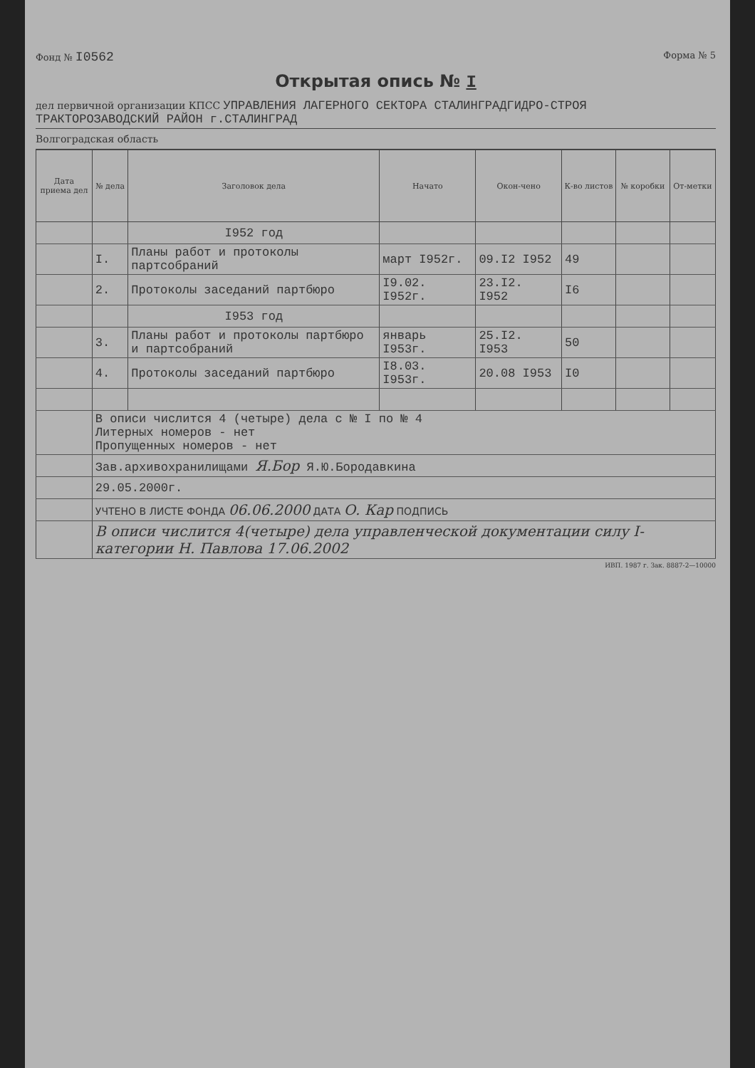Фонд № I0562 Форма № 5
Открытая опись № I
дел первичной организации КПСС УПРАВЛЕНИЯ ЛАГЕРНОГО СЕКТОРА СТАЛИНГРАДГИДРО-СТРОЯ ТРАКТОРОЗАВОДСКИЙ РАЙОН г.СТАЛИНГРАД
Волгоградская область
| Дата приема дел | № дела | Заголовок дела | Начато | Окон-чено | К-во листов | № коробки | От-метки |
| --- | --- | --- | --- | --- | --- | --- | --- |
| | | I952 год | | | | | |
| | I. | Планы работ и протоколы партсобраний | март I952г. | 09.I2 I952 | 49 | | |
| | 2. | Протоколы заседаний партбюро | I9.02. I952г. | 23.I2. I952 | I6 | | |
| | | I953 год | | | | | |
| | 3. | Планы работ и протоколы партбюро и партсобраний | январь I953г. | 25.I2. I953 | 50 | | |
| | 4. | Протоколы заседаний партбюро | I8.03. I953г. | 20.08 I953 | I0 | | |
| | В описи числится 4 (четыре) дела с № I по № 4 Литерных номеров - нет Пропущенных номеров - нет | | | | | | |
| | Зав.архивохранилищами Я.Бор Я.Ю.Бородавкина | | | | | | |
| | 29.05.2000г. | | | | | | |
| | УЧТЕНО В ЛИСТЕ ФОНДА 06.06.2000 ДАТА О. Кар ПОДПИСЬ | | | | | | |
| | В описи числится 4(четыре) дела управленческой документации силу I-категории Н. Павлова 17.06.2002 | | | | | | |
ИВП. 1987 г. Зак. 8887-2—10000